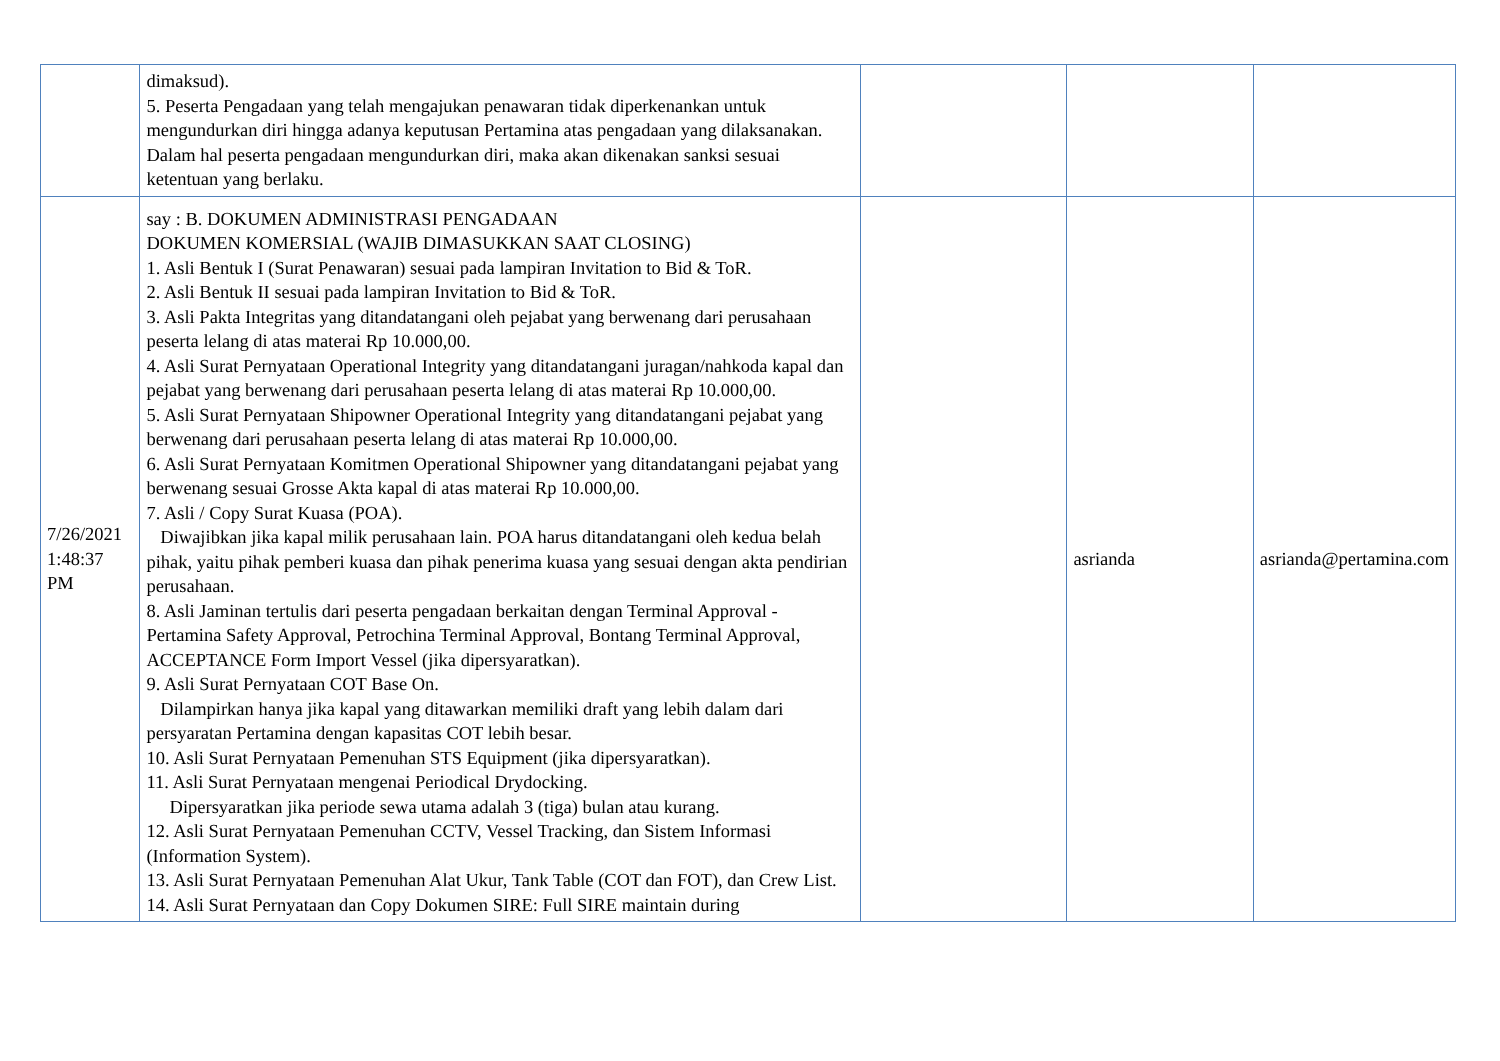| | dimaksud). 5. Peserta Pengadaan yang telah mengajukan penawaran tidak diperkenankan untuk mengundurkan diri hingga adanya keputusan Pertamina atas pengadaan yang dilaksanakan. Dalam hal peserta pengadaan mengundurkan diri, maka akan dikenakan sanksi sesuai ketentuan yang berlaku. | | | |
| 7/26/2021 1:48:37 PM | say : B. DOKUMEN ADMINISTRASI PENGADAAN DOKUMEN KOMERSIAL (WAJIB DIMASUKKAN SAAT CLOSING) 1. Asli Bentuk I (Surat Penawaran) sesuai pada lampiran Invitation to Bid & ToR. 2. Asli Bentuk II sesuai pada lampiran Invitation to Bid & ToR. 3. Asli Pakta Integritas yang ditandatangani oleh pejabat yang berwenang dari perusahaan peserta lelang di atas materai Rp 10.000,00. 4. Asli Surat Pernyataan Operational Integrity yang ditandatangani juragan/nahkoda kapal dan pejabat yang berwenang dari perusahaan peserta lelang di atas materai Rp 10.000,00. 5. Asli Surat Pernyataan Shipowner Operational Integrity yang ditandatangani pejabat yang berwenang dari perusahaan peserta lelang di atas materai Rp 10.000,00. 6. Asli Surat Pernyataan Komitmen Operational Shipowner yang ditandatangani pejabat yang berwenang sesuai Grosse Akta kapal di atas materai Rp 10.000,00. 7. Asli / Copy Surat Kuasa (POA). Diwajibkan jika kapal milik perusahaan lain. POA harus ditandatangani oleh kedua belah pihak, yaitu pihak pemberi kuasa dan pihak penerima kuasa yang sesuai dengan akta pendirian perusahaan. 8. Asli Jaminan tertulis dari peserta pengadaan berkaitan dengan Terminal Approval - Pertamina Safety Approval, Petrochina Terminal Approval, Bontang Terminal Approval, ACCEPTANCE Form Import Vessel (jika dipersyaratkan). 9. Asli Surat Pernyataan COT Base On. Dilampirkan hanya jika kapal yang ditawarkan memiliki draft yang lebih dalam dari persyaratan Pertamina dengan kapasitas COT lebih besar. 10. Asli Surat Pernyataan Pemenuhan STS Equipment (jika dipersyaratkan). 11. Asli Surat Pernyataan mengenai Periodical Drydocking. Dipersyaratkan jika periode sewa utama adalah 3 (tiga) bulan atau kurang. 12. Asli Surat Pernyataan Pemenuhan CCTV, Vessel Tracking, dan Sistem Informasi (Information System). 13. Asli Surat Pernyataan Pemenuhan Alat Ukur, Tank Table (COT dan FOT), dan Crew List. 14. Asli Surat Pernyataan dan Copy Dokumen SIRE: Full SIRE maintain during | | asrianda | asrianda@pertamina.com |